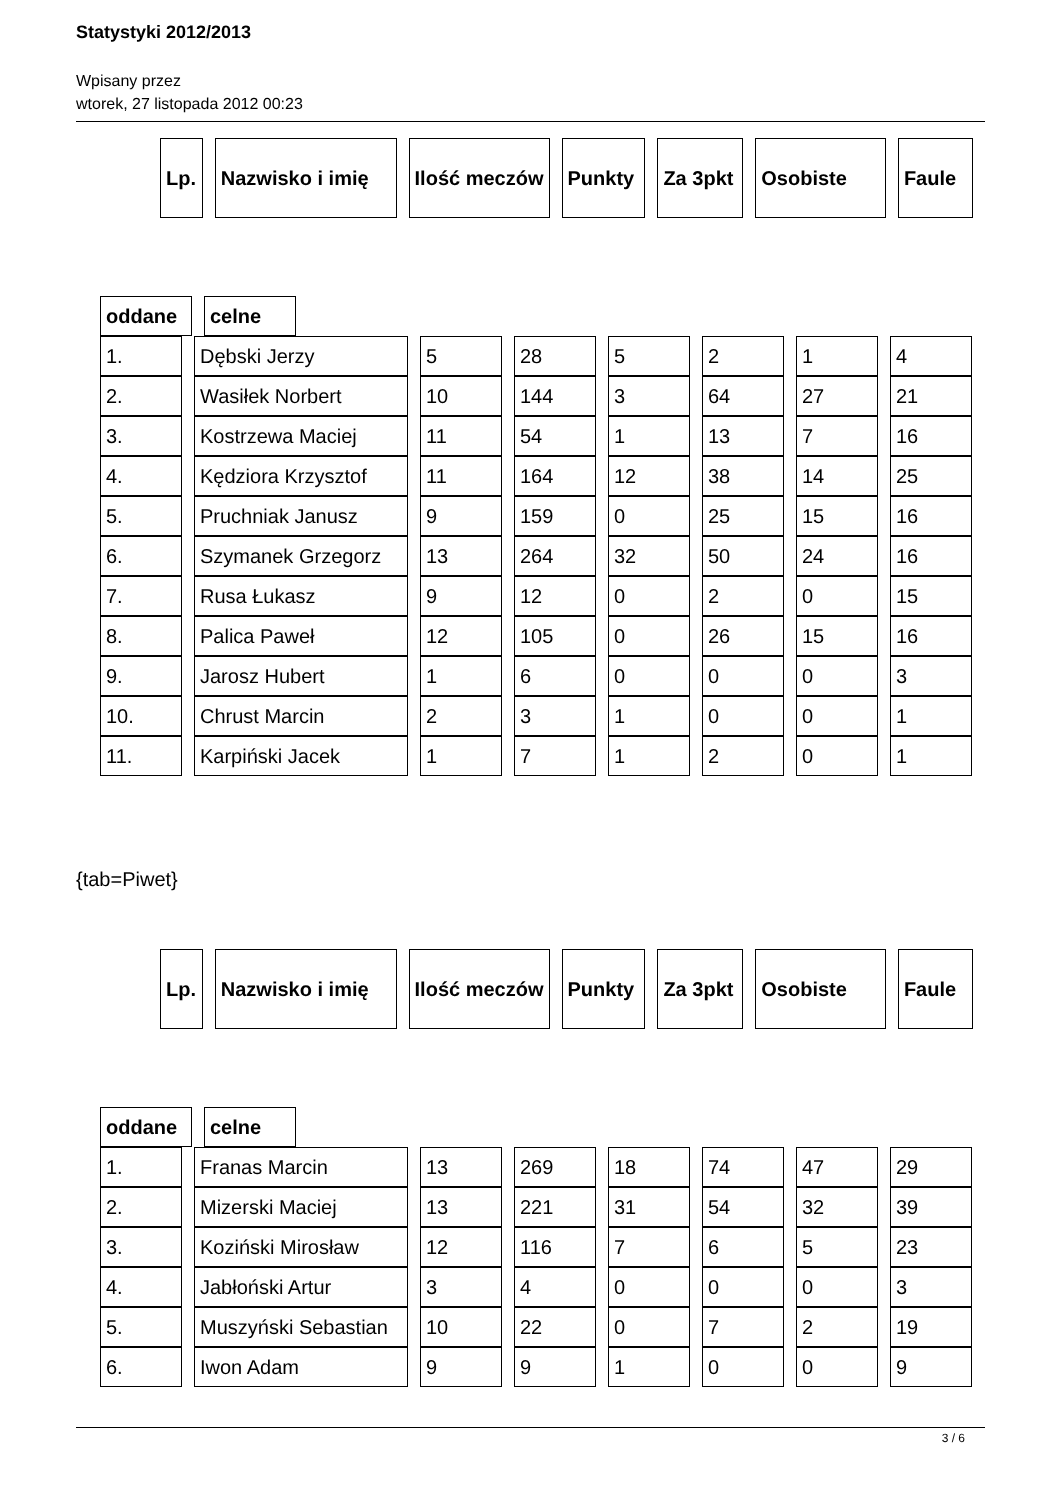Statystyki 2012/2013
Wpisany przez
wtorek, 27 listopada 2012 00:23
| Lp. | Nazwisko i imię | Ilość meczów | Punkty | Za 3pkt | Osobiste | Faule |
| --- | --- | --- | --- | --- | --- | --- |
| oddane | celne |
| --- | --- |
| 1. | Dębski Jerzy | 5 | 28 | 5 | 2 | 1 | 4 |
| 2. | Wasiłek Norbert | 10 | 144 | 3 | 64 | 27 | 21 |
| 3. | Kostrzewa Maciej | 11 | 54 | 1 | 13 | 7 | 16 |
| 4. | Kędziora Krzysztof | 11 | 164 | 12 | 38 | 14 | 25 |
| 5. | Pruchniak Janusz | 9 | 159 | 0 | 25 | 15 | 16 |
| 6. | Szymanek Grzegorz | 13 | 264 | 32 | 50 | 24 | 16 |
| 7. | Rusa Łukasz | 9 | 12 | 0 | 2 | 0 | 15 |
| 8. | Palica Paweł | 12 | 105 | 0 | 26 | 15 | 16 |
| 9. | Jarosz Hubert | 1 | 6 | 0 | 0 | 0 | 3 |
| 10. | Chrust Marcin | 2 | 3 | 1 | 0 | 0 | 1 |
| 11. | Karpiński Jacek | 1 | 7 | 1 | 2 | 0 | 1 |
{tab=Piwet}
| Lp. | Nazwisko i imię | Ilość meczów | Punkty | Za 3pkt | Osobiste | Faule |
| --- | --- | --- | --- | --- | --- | --- |
| oddane | celne |
| --- | --- |
| 1. | Franas Marcin | 13 | 269 | 18 | 74 | 47 | 29 |
| 2. | Mizerski Maciej | 13 | 221 | 31 | 54 | 32 | 39 |
| 3. | Koziński Mirosław | 12 | 116 | 7 | 6 | 5 | 23 |
| 4. | Jabłoński Artur | 3 | 4 | 0 | 0 | 0 | 3 |
| 5. | Muszyński Sebastian | 10 | 22 | 0 | 7 | 2 | 19 |
| 6. | Iwon Adam | 9 | 9 | 1 | 0 | 0 | 9 |
3 / 6